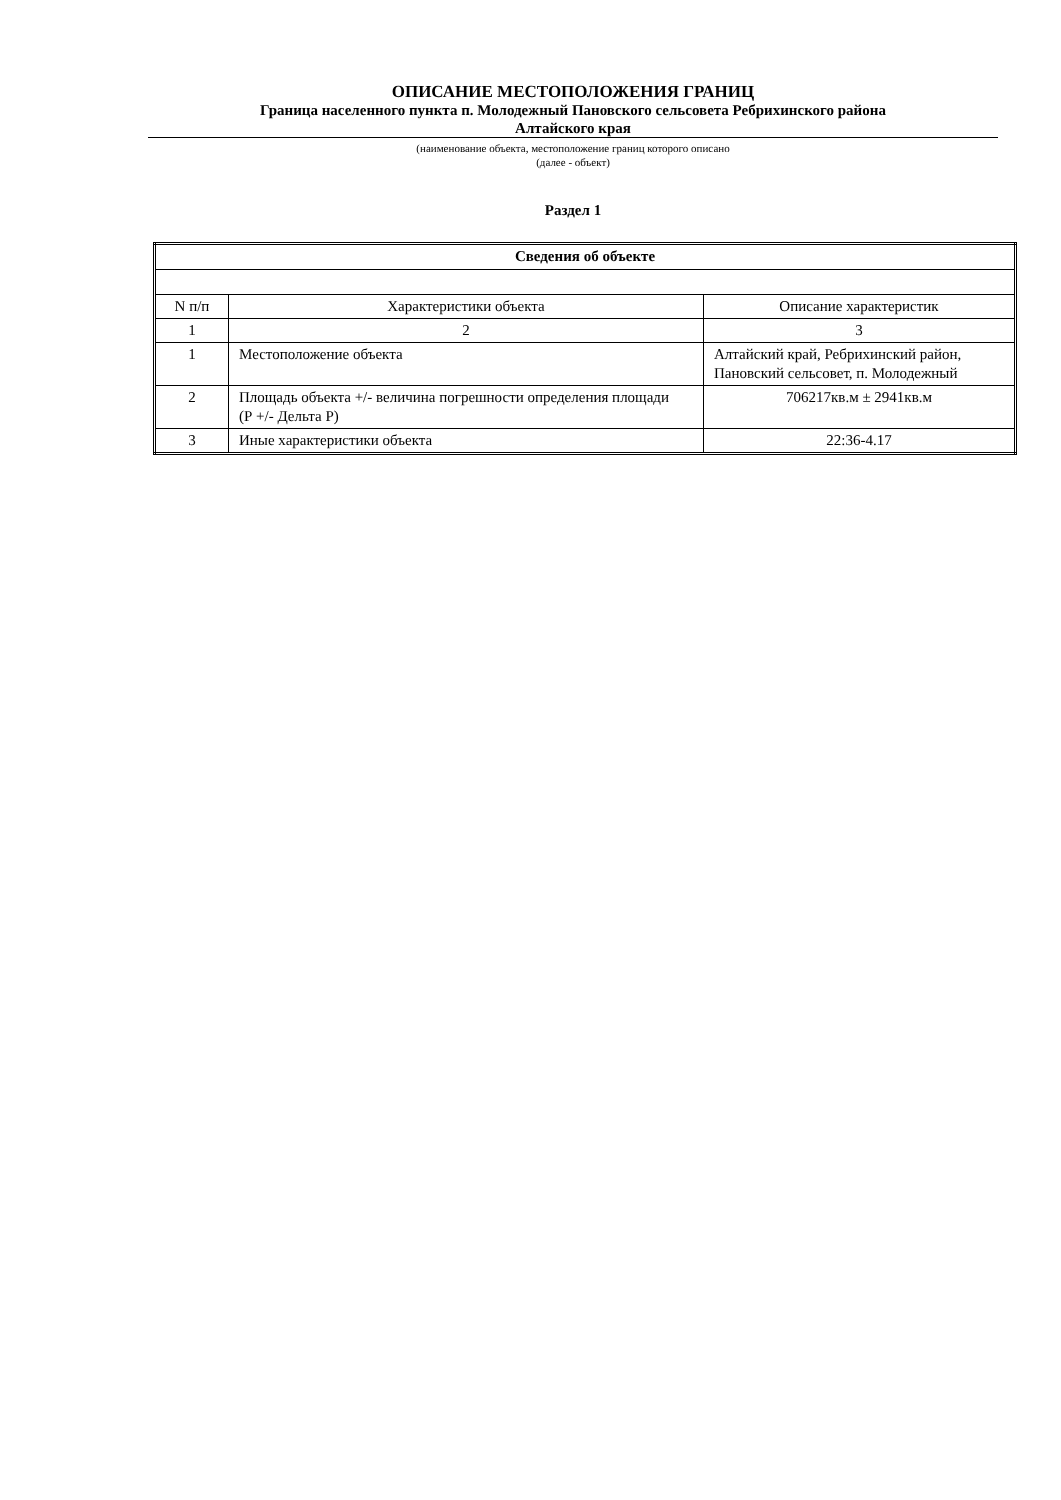ОПИСАНИЕ МЕСТОПОЛОЖЕНИЯ ГРАНИЦ
Граница населенного пункта п. Молодежный Пановского сельсовета Ребрихинского района
Алтайского края
(наименование объекта, местоположение границ которого описано
(далее - объект)
Раздел 1
| Сведения об объекте | | |
| N п/п | Характеристики объекта | Описание характеристик |
| 1 | 2 | 3 |
| 1 | Местоположение объекта | Алтайский край, Ребрихинский район, Пановский сельсовет, п. Молодежный |
| 2 | Площадь объекта +/- величина погрешности определения площади (Р +/- Дельта Р) | 706217кв.м ± 2941кв.м |
| 3 | Иные характеристики объекта | 22:36-4.17 |